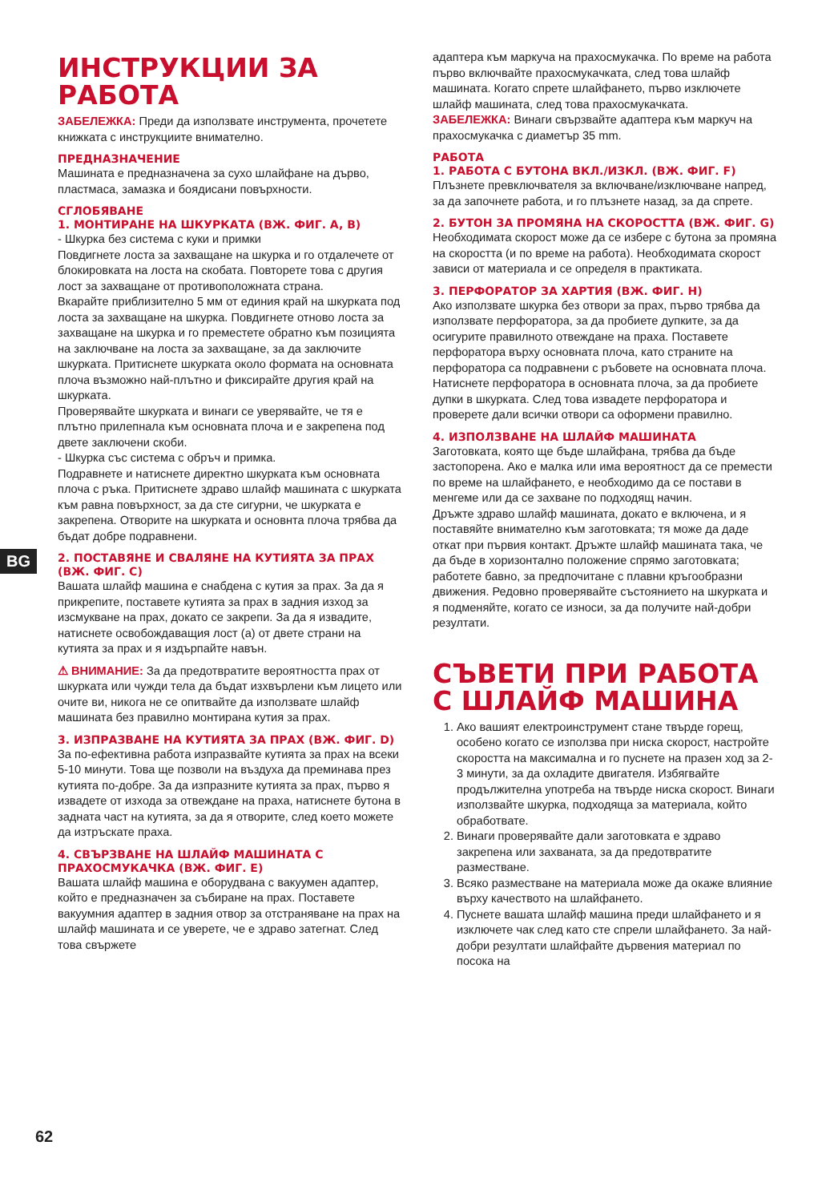ИНСТРУКЦИИ ЗА РАБОТА
ЗАБЕЛЕЖКА: Преди да използвате инструмента, прочетете книжката с инструкциите внимателно.
ПРЕДНАЗНАЧЕНИЕ
Машината е предназначена за сухо шлайфане на дърво, пластмаса, замазка и боядисани повърхности.
СГЛОБЯВАНЕ
1. МОНТИРАНЕ НА ШКУРКАТА (ВЖ. ФИГ. A, B)
- Шкурка без система с куки и примки
Повдигнете лоста за захващане на шкурка и го отдалечете от блокировката на лоста на скобата. Повторете това с другия лост за захващане от противоположната страна.
Вкарайте приблизително 5 мм от единия край на шкурката под лоста за захващане на шкурка. Повдигнете отново лоста за захващане на шкурка и го преместете обратно към позицията на заключване на лоста за захващане, за да заключите шкурката. Притиснете шкурката около формата на основната плоча възможно най-плътно и фиксирайте другия край на шкурката.
Проверявайте шкурката и винаги се уверявайте, че тя е плътно прилепнала към основната плоча и е закрепена под двете заключени скоби.
- Шкурка със система с обръч и примка.
Подравнете и натиснете директно шкурката към основната плоча с ръка. Притиснете здраво шлайф машината с шкурката към равна повърхност, за да сте сигурни, че шкурката е закрепена. Отворите на шкурката и основнта плоча трябва да бъдат добре подравнени.
2. ПОСТАВЯНЕ И СВАЛЯНЕ НА КУТИЯТА ЗА ПРАХ (ВЖ. ФИГ. C)
Вашата шлайф машина е снабдена с кутия за прах. За да я прикрепите, поставете кутията за прах в задния изход за изсмукване на прах, докато се закрепи. За да я извадите, натиснете освобождаващия лост (а) от двете страни на кутията за прах и я издърпайте навън.
⚠ ВНИМАНИЕ: За да предотвратите вероятността прах от шкурката или чужди тела да бъдат изхвърлени към лицето или очите ви, никога не се опитвайте да използвате шлайф машината без правилно монтирана кутия за прах.
3. ИЗПРАЗВАНЕ НА КУТИЯТА ЗА ПРАХ (ВЖ. ФИГ. D)
За по-ефективна работа изпразвайте кутията за прах на всеки 5-10 минути. Това ще позволи на въздуха да преминава през кутията по-добре. За да изпразните кутията за прах, първо я извадете от изхода за отвеждане на праха, натиснете бутона в задната част на кутията, за да я отворите, след което можете да изтръскате праха.
4. СВЪРЗВАНЕ НА ШЛАЙФ МАШИНАТА С ПРАХОСМУКАЧКА (ВЖ. ФИГ. E)
Вашата шлайф машина е оборудвана с вакуумен адаптер, който е предназначен за събиране на прах. Поставете вакуумния адаптер в задния отвор за отстраняване на прах на шлайф машината и се уверете, че е здраво затегнат. След това свържете
адаптера към маркуча на прахосмукачка. По време на работа първо включвайте прахосмукачката, след това шлайф машината. Когато спрете шлайфането, първо изключете шлайф машината, след това прахосмукачката.
ЗАБЕЛЕЖКА: Винаги свързвайте адаптера към маркуч на прахосмукачка с диаметър 35 mm.
РАБОТА
1. РАБОТА С БУТОНА ВКЛ./ИЗКЛ. (ВЖ. ФИГ. F)
Плъзнете превключвателя за включване/изключване напред, за да започнете работа, и го плъзнете назад, за да спрете.
2. БУТОН ЗА ПРОМЯНА НА СКОРОСТТА (ВЖ. ФИГ. G)
Необходимата скорост може да се избере с бутона за промяна на скоростта (и по време на работа). Необходимата скорост зависи от материала и се определя в практиката.
3. ПЕРФОРАТОР ЗА ХАРТИЯ (ВЖ. ФИГ. H)
Ако използвате шкурка без отвори за прах, първо трябва да използвате перфоратора, за да пробиете дупките, за да осигурите правилното отвеждане на праха. Поставете перфоратора върху основната плоча, като страните на перфоратора са подравнени с ръбовете на основната плоча. Натиснете перфоратора в основната плоча, за да пробиете дупки в шкурката. След това извадете перфоратора и проверете дали всички отвори са оформени правилно.
4. ИЗПОЛЗВАНЕ НА ШЛАЙФ МАШИНАТА
Заготовката, която ще бъде шлайфана, трябва да бъде застопорена. Ако е малка или има вероятност да се премести по време на шлайфането, е необходимо да се постави в менгеме или да се захване по подходящ начин.
Дръжте здраво шлайф машината, докато е включена, и я поставяйте внимателно към заготовката; тя може да даде откат при първия контакт. Дръжте шлайф машината така, че да бъде в хоризонтално положение спрямо заготовката; работете бавно, за предпочитане с плавни кръгообразни движения. Редовно проверявайте състоянието на шкурката и я подменяйте, когато се износи, за да получите най-добри резултати.
СЪВЕТИ ПРИ РАБОТА С ШЛАЙФ МАШИНА
1. Ако вашият електроинструмент стане твърде горещ, особено когато се използва при ниска скорост, настройте скоростта на максимална и го пуснете на празен ход за 2-3 минути, за да охладите двигателя. Избягвайте продължителна употреба на твърде ниска скорост. Винаги използвайте шкурка, подходяща за материала, който обработвате.
2. Винаги проверявайте дали заготовката е здраво закрепена или захваната, за да предотвратите разместване.
3. Всяко разместване на материала може да окаже влияние върху качеството на шлайфането.
4. Пуснете вашата шлайф машина преди шлайфането и я изключете чак след като сте спрели шлайфането. За най-добри резултати шлайфайте дървения материал по посока на
BG
62